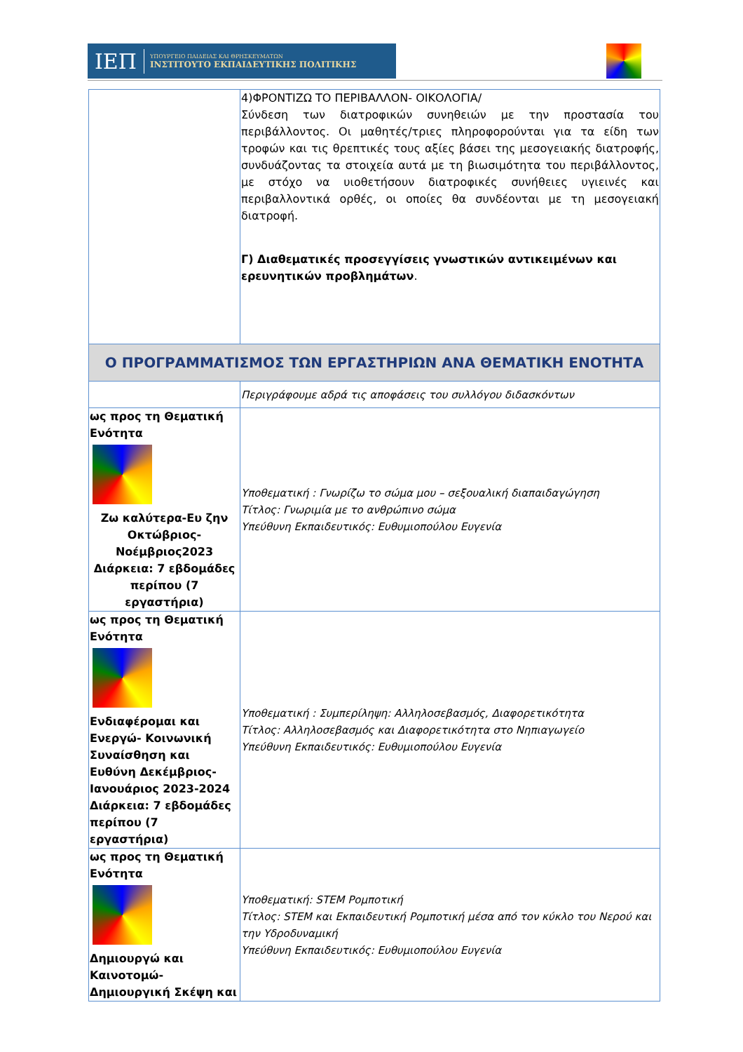ΙΕΠ ΥΠΟΥΡΓΕΙΟ ΠΑΙΔΕΙΑΣ ΚΑΙ ΘΡΗΣΚΕΥΜΑΤΩΝ
ΙΝΣΤΙΤΟΥΤΟ ΕΚΠΑΙΔΕΥΤΙΚΗΣ ΠΟΛΙΤΙΚΗΣ
| | 4)ΦΡΟΝΤΙΖΩ ΤΟ ΠΕΡΙΒΑΛΛΟΝ- ΟΙΚΟΛΟΓΙΑ/ Σύνδεση των διατροφικών συνηθειών με την προστασία του περιβάλλοντος. Οι μαθητές/τριες πληροφορούνται για τα είδη των τροφών και τις θρεπτικές τους αξίες βάσει της μεσογειακής διατροφής, συνδυάζοντας τα στοιχεία αυτά με τη βιωσιμότητα του περιβάλλοντος, με στόχο να υιοθετήσουν διατροφικές συνήθειες υγιεινές και περιβαλλοντικά ορθές, οι οποίες θα συνδέονται με τη μεσογειακή διατροφή. Γ) Διαθεματικές προσεγγίσεις γνωστικών αντικειμένων και ερευνητικών προβλημάτων . |
| Ο ΠΡΟΓΡΑΜΜΑΤΙΣΜΟΣ ΤΩΝ ΕΡΓΑΣΤΗΡΙΩΝ ΑΝΑ ΘΕΜΑΤΙΚΗ ΕΝΟΤΗΤΑ | |
| | Περιγράφουμε αδρά τις αποφάσεις του συλλόγου διδασκόντων |
| ως προς τη Θεματική Ενότητα Ζω καλύτερα-Ευ ζην Οκτώβριος-Νοέμβριος2023 Διάρκεια: 7 εβδομάδες περίπου (7 εργαστήρια) | Υποθεματική : Γνωρίζω το σώμα μου – σεξουαλική διαπαιδαγώγηση Τίτλος: Γνωριμία με το ανθρώπινο σώμα Υπεύθυνη Εκπαιδευτικός: Ευθυμιοπούλου Ευγενία |
| ως προς τη Θεματική Ενότητα Ενδιαφέρομαι και Ενεργώ- Κοινωνική Συναίσθηση και Ευθύνη Δεκέμβριος-Ιανουάριος 2023-2024 Διάρκεια: 7 εβδομάδες περίπου (7 εργαστήρια) | Υποθεματική : Συμπερίληψη: Αλληλοσεβασμός, Διαφορετικότητα Τίτλος: Αλληλοσεβασμός και Διαφορετικότητα στο Νηπιαγωγείο Υπεύθυνη Εκπαιδευτικός: Ευθυμιοπούλου Ευγενία |
| ως προς τη Θεματική Ενότητα Δημιουργώ και Καινοτομώ- Δημιουργική Σκέψη και | Υποθεματική: STEM Ρομποτική Τίτλος: STEM και Εκπαιδευτική Ρομποτική μέσα από τον κύκλο του Νερού και την Υδροδυναμική Υπεύθυνη Εκπαιδευτικός: Ευθυμιοπούλου Ευγενία |